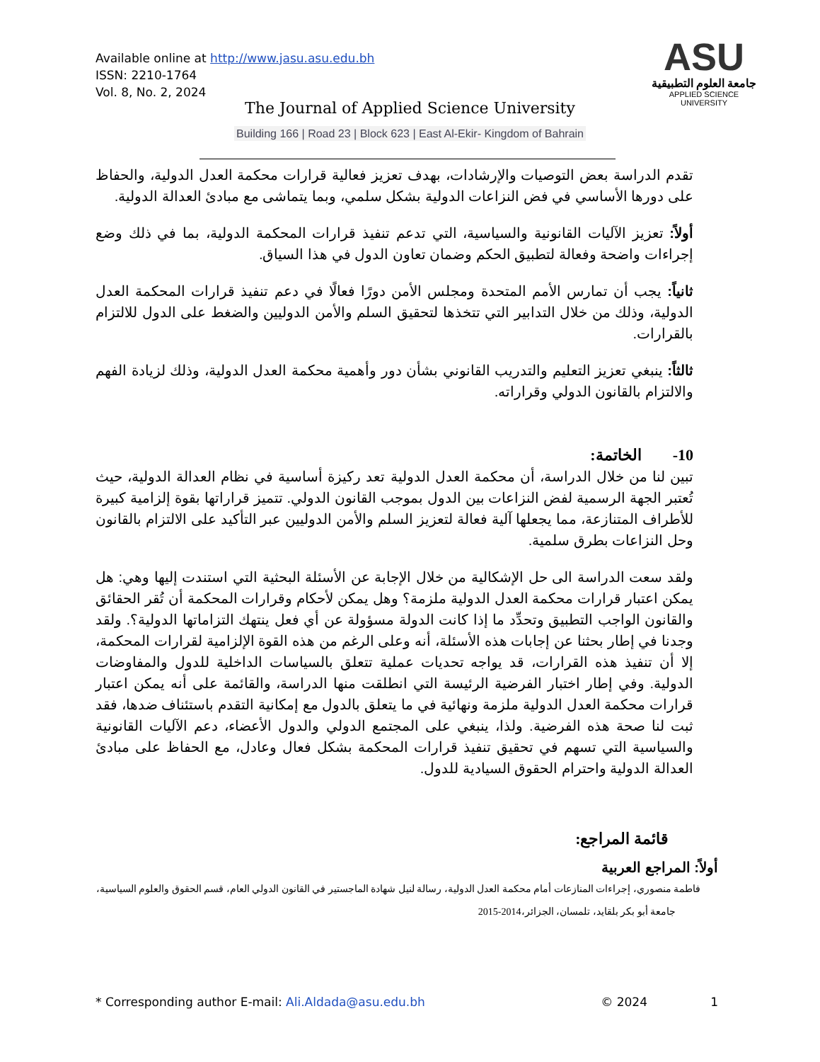Available online at http://www.jasu.asu.edu.bh
ISSN: 2210-1764
Vol. 8, No. 2, 2024
ASU
جامعة العلوم التطبيقية
APPLIED SCIENCE UNIVERSITY
The Journal of Applied Science University
Building 166 | Road 23 | Block 623 | East Al-Ekir- Kingdom of Bahrain
تقدم الدراسة بعض التوصيات والإرشادات، بهدف تعزيز فعالية قرارات محكمة العدل الدولية، والحفاظ على دورها الأساسي في فض النزاعات الدولية بشكل سلمي، وبما يتماشى مع مبادئ العدالة الدولية.
أولاً: تعزيز الآليات القانونية والسياسية، التي تدعم تنفيذ قرارات المحكمة الدولية، بما في ذلك وضع إجراءات واضحة وفعالة لتطبيق الحكم وضمان تعاون الدول في هذا السياق.
ثانياً: يجب أن تمارس الأمم المتحدة ومجلس الأمن دورًا فعالًا في دعم تنفيذ قرارات المحكمة العدل الدولية، وذلك من خلال التدابير التي تتخذها لتحقيق السلم والأمن الدوليين والضغط على الدول للالتزام بالقرارات.
ثالثاً: ينبغي تعزيز التعليم والتدريب القانوني بشأن دور وأهمية محكمة العدل الدولية، وذلك لزيادة الفهم والالتزام بالقانون الدولي وقراراته.
10- الخاتمة:
تبين لنا من خلال الدراسة، أن محكمة العدل الدولية تعد ركيزة أساسية في نظام العدالة الدولية، حيث تُعتبر الجهة الرسمية لفض النزاعات بين الدول بموجب القانون الدولي. تتميز قراراتها بقوة إلزامية كبيرة للأطراف المتنازعة، مما يجعلها آلية فعالة لتعزيز السلم والأمن الدوليين عبر التأكيد على الالتزام بالقانون وحل النزاعات بطرق سلمية.
ولقد سعت الدراسة الى حل الإشكالية من خلال الإجابة عن الأسئلة البحثية التي استندت إليها وهي: هل يمكن اعتبار قرارات محكمة العدل الدولية ملزمة؟ وهل يمكن لأحكام وقرارات المحكمة أن تُقر الحقائق والقانون الواجب التطبيق وتحدِّد ما إذا كانت الدولة مسؤولة عن أي فعل ينتهك التزاماتها الدولية؟. ولقد وجدنا في إطار بحثنا عن إجابات هذه الأسئلة، أنه وعلى الرغم من هذه القوة الإلزامية لقرارات المحكمة، إلا أن تنفيذ هذه القرارات، قد يواجه تحديات عملية تتعلق بالسياسات الداخلية للدول والمفاوضات الدولية. وفي إطار اختبار الفرضية الرئيسة التي انطلقت منها الدراسة، والقائمة على أنه يمكن اعتبار قرارات محكمة العدل الدولية ملزمة ونهائية في ما يتعلق بالدول مع إمكانية التقدم باستئناف ضدها، فقد ثبت لنا صحة هذه الفرضية. ولذا، ينبغي على المجتمع الدولي والدول الأعضاء، دعم الآليات القانونية والسياسية التي تسهم في تحقيق تنفيذ قرارات المحكمة بشكل فعال وعادل، مع الحفاظ على مبادئ العدالة الدولية واحترام الحقوق السيادية للدول.
قائمة المراجع:
أولاً: المراجع العربية
فاطمة منصوري، إجراءات المنازعات أمام محكمة العدل الدولية، رسالة لنيل شهادة الماجستير في القانون الدولي العام، قسم الحقوق والعلوم السياسية،
جامعة أبو بكر بلقايد، تلمسان، الجزائر،2014-2015
* Corresponding author E-mail: Ali.Aldada@asu.edu.bh © 2024 1